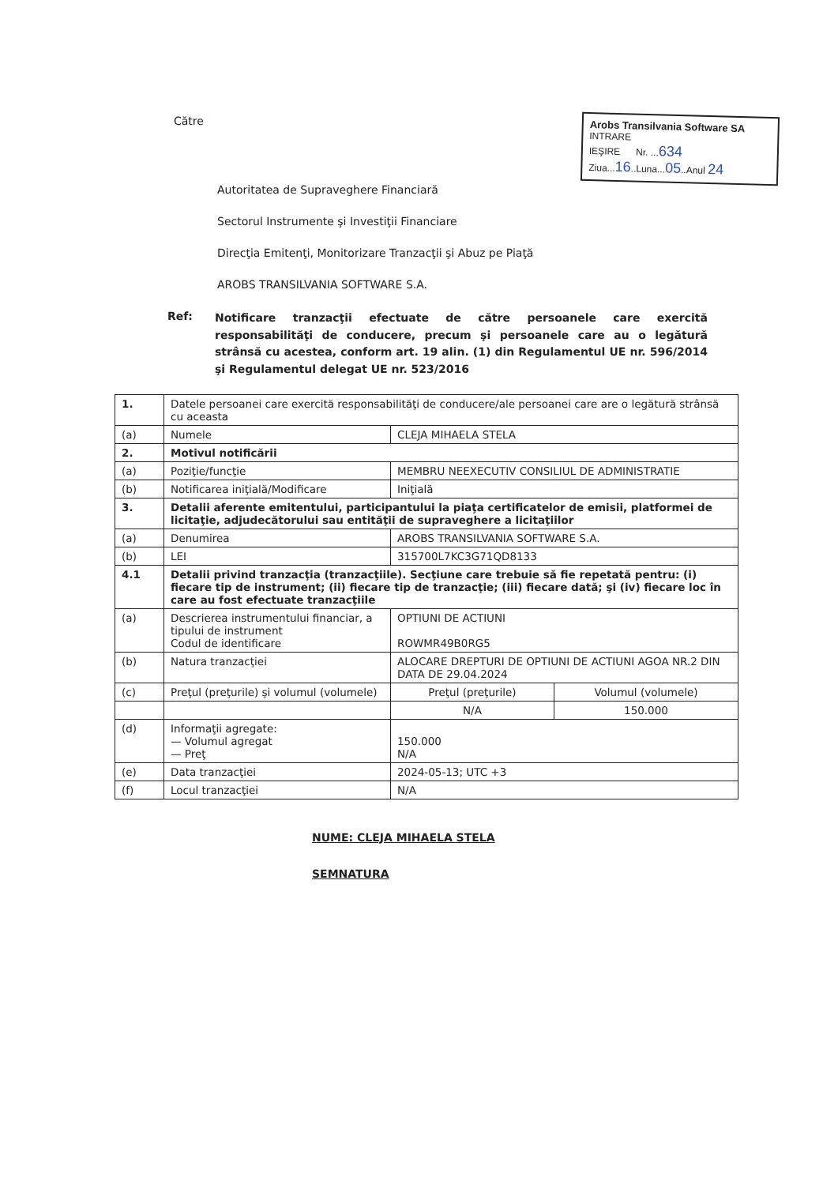Către
Arobs Transilvania Software SA
INTRARE
IEŞIRE Nr. ...634
Ziua...16..Luna...05..Anul 24
Autoritatea de Supraveghere Financiară
Sectorul Instrumente şi Investiţii Financiare
Direcţia Emitenţi, Monitorizare Tranzacţii şi Abuz pe Piaţă
AROBS TRANSILVANIA SOFTWARE S.A.
Ref:
Notificare tranzacţii efectuate de către persoanele care exercită responsabilităţi de conducere, precum şi persoanele care au o legătură strânsă cu acestea, conform art. 19 alin. (1) din Regulamentul UE nr. 596/2014 şi Regulamentul delegat UE nr. 523/2016
| 1. | Datele persoanei care exercită responsabilităţi de conducere/ale persoanei care are o legătură strânsă cu aceasta | | |
| (a) | Numele | CLEJA MIHAELA STELA | |
| 2. | Motivul notificării | | |
| (a) | Poziţie/funcţie | MEMBRU NEEXECUTIV CONSILIUL DE ADMINISTRATIE | |
| (b) | Notificarea iniţială/Modificare | Iniţială | |
| 3. | Detalii aferente emitentului, participantului la piaţa certificatelor de emisii, platformei de licitaţie, adjudecătorului sau entităţii de supraveghere a licitaţiilor | | |
| (a) | Denumirea | AROBS TRANSILVANIA SOFTWARE S.A. | |
| (b) | LEI | 315700L7KC3G71QD8133 | |
| 4.1 | Detalii privind tranzacţia (tranzacţiile). Secţiune care trebuie să fie repetată pentru: (i) fiecare tip de instrument; (ii) fiecare tip de tranzacţie; (iii) fiecare dată; şi (iv) fiecare loc în care au fost efectuate tranzacţiile | | |
| (a) | Descrierea instrumentului financiar, a tipului de instrument Codul de identificare | OPTIUNI DE ACTIUNI ROWMR49B0RG5 | |
| (b) | Natura tranzacţiei | ALOCARE DREPTURI DE OPTIUNI DE ACTIUNI AGOA NR.2 DIN DATA DE 29.04.2024 | |
| (c) | Preţul (preţurile) şi volumul (volumele) | Preţul (preţurile) | Volumul (volumele) |
| | | N/A | 150.000 |
| (d) | Informaţii agregate: — Volumul agregat — Preţ | 150.000 N/A | |
| (e) | Data tranzacţiei | 2024-05-13; UTC +3 | |
| (f) | Locul tranzacţiei | N/A | |
NUME: CLEJA MIHAELA STELA
SEMNATURA